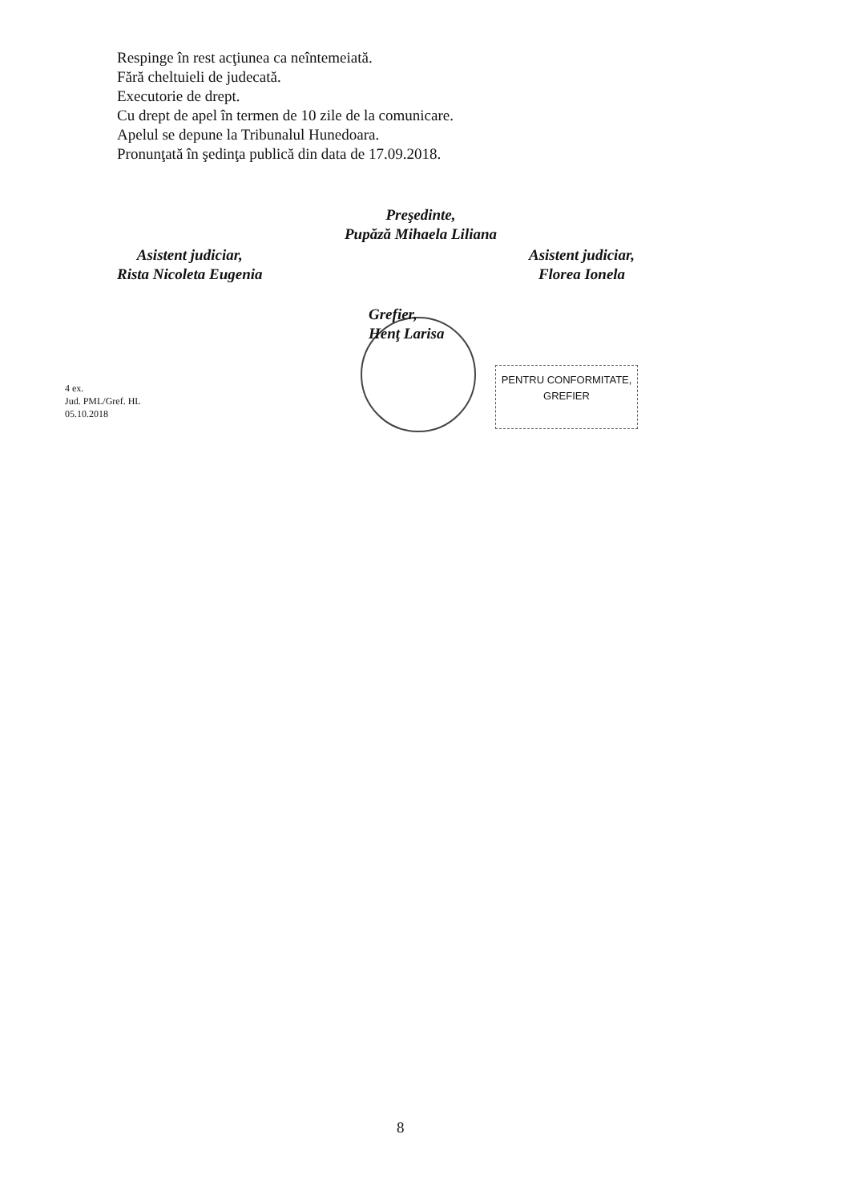Respinge în rest acţiunea ca neîntemeiată.
Fără cheltuieli de judecată.
Executorie de drept.
Cu drept de apel în termen de 10 zile de la comunicare.
Apelul se depune la Tribunalul Hunedoara.
Pronunţată în şedinţa publică din data de 17.09.2018.
Preşedinte,
Pupăză Mihaela Liliana
Asistent judiciar,
Rista Nicoleta Eugenia
Asistent judiciar,
Florea Ionela
Grefier,
Henţ Larisa
PENTRU CONFORMITATE,
GREFIER
4 ex.
Jud. PML/Gref. HL
05.10.2018
8